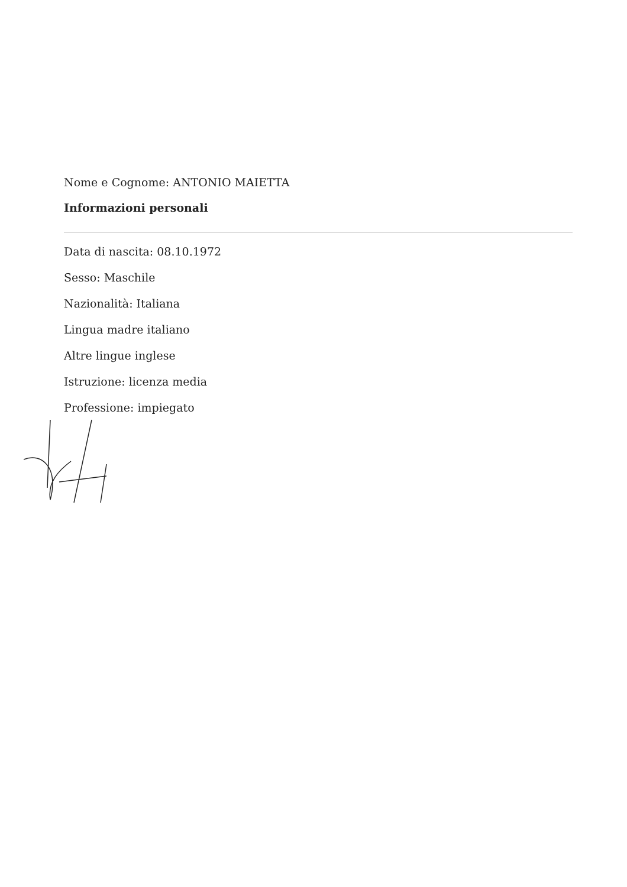Nome e Cognome: ANTONIO MAIETTA
Informazioni personali
Data di nascita: 08.10.1972
Sesso: Maschile
Nazionalità: Italiana
Lingua madre italiano
Altre lingue inglese
Istruzione: licenza media
Professione: impiegato